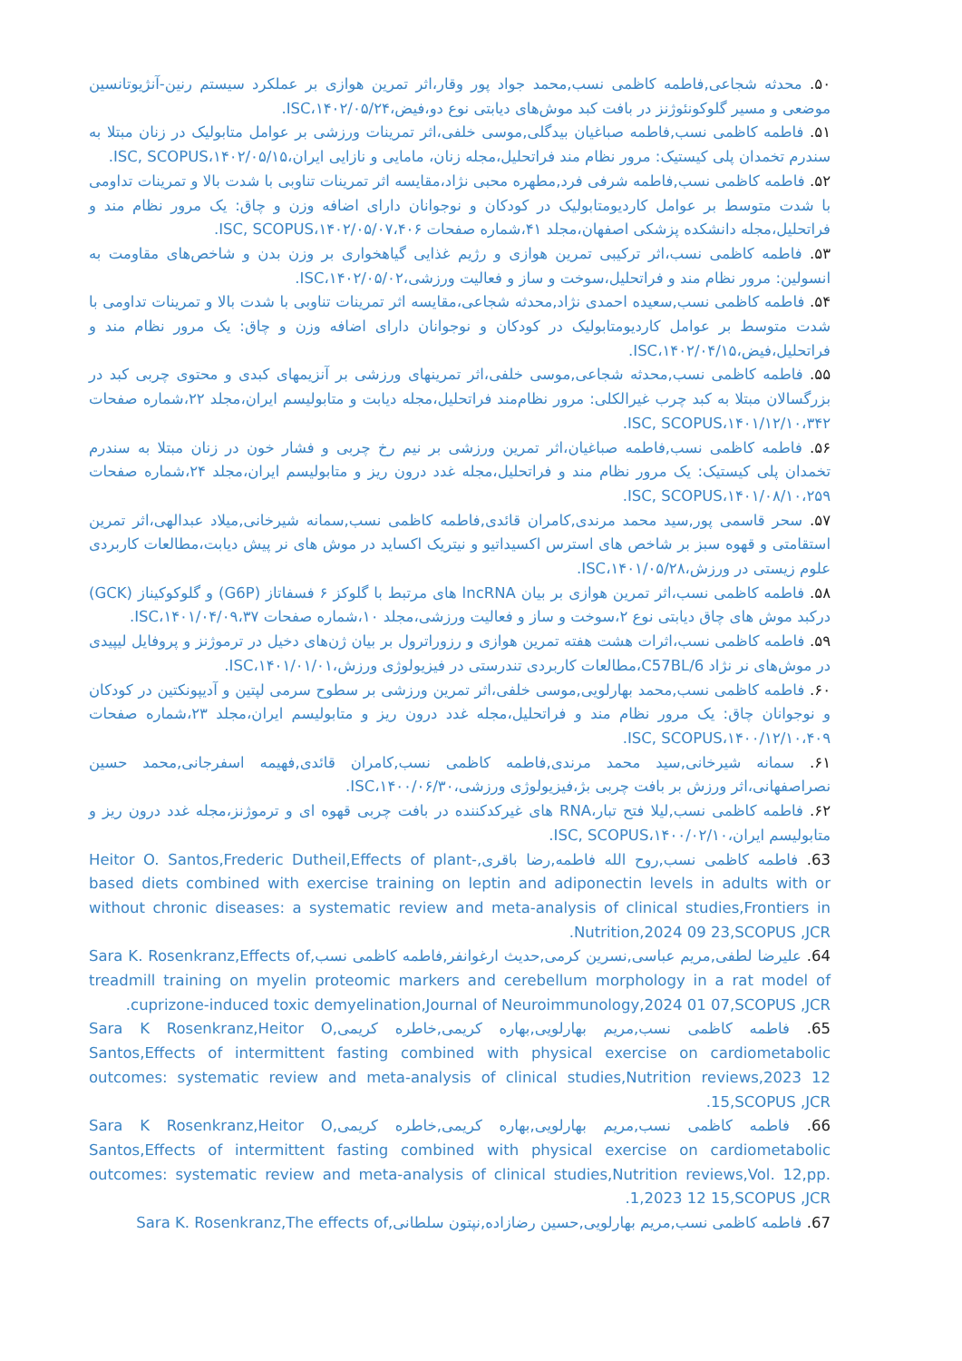۵۰. محدثه شجاعی,فاطمه کاظمی نسب,محمد جواد پور وقار،اثر تمرین هوازی بر عملکرد سیستم رنین-آنژیوتانسین موضعی و مسیر گلوکونئوژنز در بافت کبد موش‌های دیابتی نوع دو،فیض،۱۴۰۲/۰۵/۲۴،ISC.
۵۱. فاطمه کاظمی نسب,فاطمه صباغیان بیدگلی,موسی خلفی،اثر تمرینات ورزشی بر عوامل متابولیک در زنان مبتلا به سندرم تخمدان پلی کیستیک: مرور نظام مند فراتحلیل،مجله زنان، مامایی و نازایی ایران،۱۴۰۲/۰۵/۱۵،ISC, SCOPUS.
۵۲. فاطمه کاظمی نسب,فاطمه شرفی فرد,مطهره محبی نژاد،مقایسه اثر تمرینات تناوبی با شدت بالا و تمرینات تداومی با شدت متوسط بر عوامل کاردیومتابولیک در کودکان و نوجوانان دارای اضافه وزن و چاق: یک مرور نظام مند و فراتحلیل،مجله دانشکده پزشکی اصفهان،مجلد ۴۱،شماره صفحات ۱۴۰۲/۰۵/۰۷،۴۰۶،ISC, SCOPUS.
۵۳. فاطمه کاظمی نسب،اثر ترکیبی تمرین هوازی و رژیم غذایی گیاهخواری بر وزن بدن و شاخص‌های مقاومت به انسولین: مرور نظام مند و فراتحلیل،سوخت و ساز و فعالیت ورزشی،۱۴۰۲/۰۵/۰۲،ISC.
۵۴. فاطمه کاظمی نسب,سعیده احمدی نژاد,محدثه شجاعی،مقایسه اثر تمرینات تناوبی با شدت بالا و تمرینات تداومی با شدت متوسط بر عوامل کاردیومتابولیک در کودکان و نوجوانان دارای اضافه وزن و چاق: یک مرور نظام مند و فراتحلیل،فیض،۱۴۰۲/۰۴/۱۵،ISC.
۵۵. فاطمه کاظمی نسب,محدثه شجاعی,موسی خلفی،اثر تمرینهای ورزشی بر آنزیمهای کبدی و محتوی چربی کبد در بزرگسالان مبتلا به کبد چرب غیرالکلی: مرور نظام‌مند فراتحلیل،مجله دیابت و متابولیسم ایران،مجلد ۲۲،شماره صفحات ۱۴۰۱/۱۲/۱۰،۳۴۲،ISC, SCOPUS.
۵۶. فاطمه کاظمی نسب,فاطمه صباغیان،اثر تمرین ورزشی بر نیم رخ چربی و فشار خون در زنان مبتلا به سندرم تخمدان پلی کیستیک: یک مرور نظام مند و فراتحلیل،مجله غدد درون ریز و متابولیسم ایران،مجلد ۲۴،شماره صفحات ۱۴۰۱/۰۸/۱۰،۲۵۹،ISC, SCOPUS.
۵۷. سحر قاسمی پور,سید محمد مرندی,کامران قائدی,فاطمه کاظمی نسب,سمانه شیرخانی,میلاد عبدالهی،اثر تمرین استقامتی و قهوه سبز بر شاخص های استرس اکسیداتیو و نیتریک اکساید در موش های نر پیش دیابت،مطالعات کاربردی علوم زیستی در ورزش،۱۴۰۱/۰۵/۲۸،ISC.
۵۸. فاطمه کاظمی نسب،اثر تمرین هوازی بر بیان lncRNA های مرتبط با گلوکز ۶ فسفاتاز (G6P) و گلوکوکیناز (GCK) درکبد موش های چاق دیابتی نوع ۲،سوخت و ساز و فعالیت ورزشی،مجلد ۱۰،شماره صفحات ۱۴۰۱/۰۴/۰۹،۳۷،ISC.
۵۹. فاطمه کاظمی نسب،اثرات هشت هفته تمرین هوازی و رزوراترول بر بیان ژن‌های دخیل در ترموژنز و پروفایل لیپیدی در موش‌های نر نژاد C57BL/6،مطالعات کاربردی تندرستی در فیزیولوژی ورزش،۱۴۰۱/۰۱/۰۱،ISC.
۶۰. فاطمه کاظمی نسب,محمد بهارلویی,موسی خلفی،اثر تمرین ورزشی بر سطوح سرمی لپتین و آدیپونکتین در کودکان و نوجوانان چاق: یک مرور نظام مند و فراتحلیل،مجله غدد درون ریز و متابولیسم ایران،مجلد ۲۳،شماره صفحات ۱۴۰۰/۱۲/۱۰،۴۰۹،ISC, SCOPUS.
۶۱. سمانه شیرخانی,سید محمد مرندی,فاطمه کاظمی نسب,کامران قائدی,فهیمه اسفرجانی,محمد حسین نصراصفهانی،اثر ورزش بر بافت چربی بژ،فیزیولوژی ورزشی،۱۴۰۰/۰۶/۳۰،ISC.
۶۲. فاطمه کاظمی نسب,لیلا فتح تبار،RNA های غیرکدکننده در بافت چربی قهوه ای و ترموژنز،مجله غدد درون ریز و متابولیسم ایران،۱۴۰۰/۰۲/۱۰،ISC, SCOPUS.
63. فاطمه کاظمی نسب,روح الله فاطمه,رضا باقری,Heitor O. Santos,Frederic Dutheil,Effects of plant-based diets combined with exercise training on leptin and adiponectin levels in adults with or without chronic diseases: a systematic review and meta-analysis of clinical studies,Frontiers in Nutrition,2024 09 23,SCOPUS ,JCR.
64. علیرضا لطفی,مریم عباسی,نسرین کرمی,حدیث ارغوانفر,فاطمه کاظمی نسب,Sara K. Rosenkranz,Effects of treadmill training on myelin proteomic markers and cerebellum morphology in a rat model of cuprizone-induced toxic demyelination,Journal of Neuroimmunology,2024 01 07,SCOPUS ,JCR.
65. فاطمه کاظمی نسب,مریم بهارلویی,بهاره کریمی,خاطره کریمی,Sara K Rosenkranz,Heitor O Santos,Effects of intermittent fasting combined with physical exercise on cardiometabolic outcomes: systematic review and meta-analysis of clinical studies,Nutrition reviews,2023 12 15,SCOPUS ,JCR.
66. فاطمه کاظمی نسب,مریم بهارلویی,بهاره کریمی,خاطره کریمی,Sara K Rosenkranz,Heitor O Santos,Effects of intermittent fasting combined with physical exercise on cardiometabolic outcomes: systematic review and meta-analysis of clinical studies,Nutrition reviews,Vol. 12,pp. 1,2023 12 15,SCOPUS ,JCR.
67. فاطمه کاظمی نسب,مریم بهارلویی,حسین رضازاده,نپتون سلطانی,Sara K. Rosenkranz,The effects of